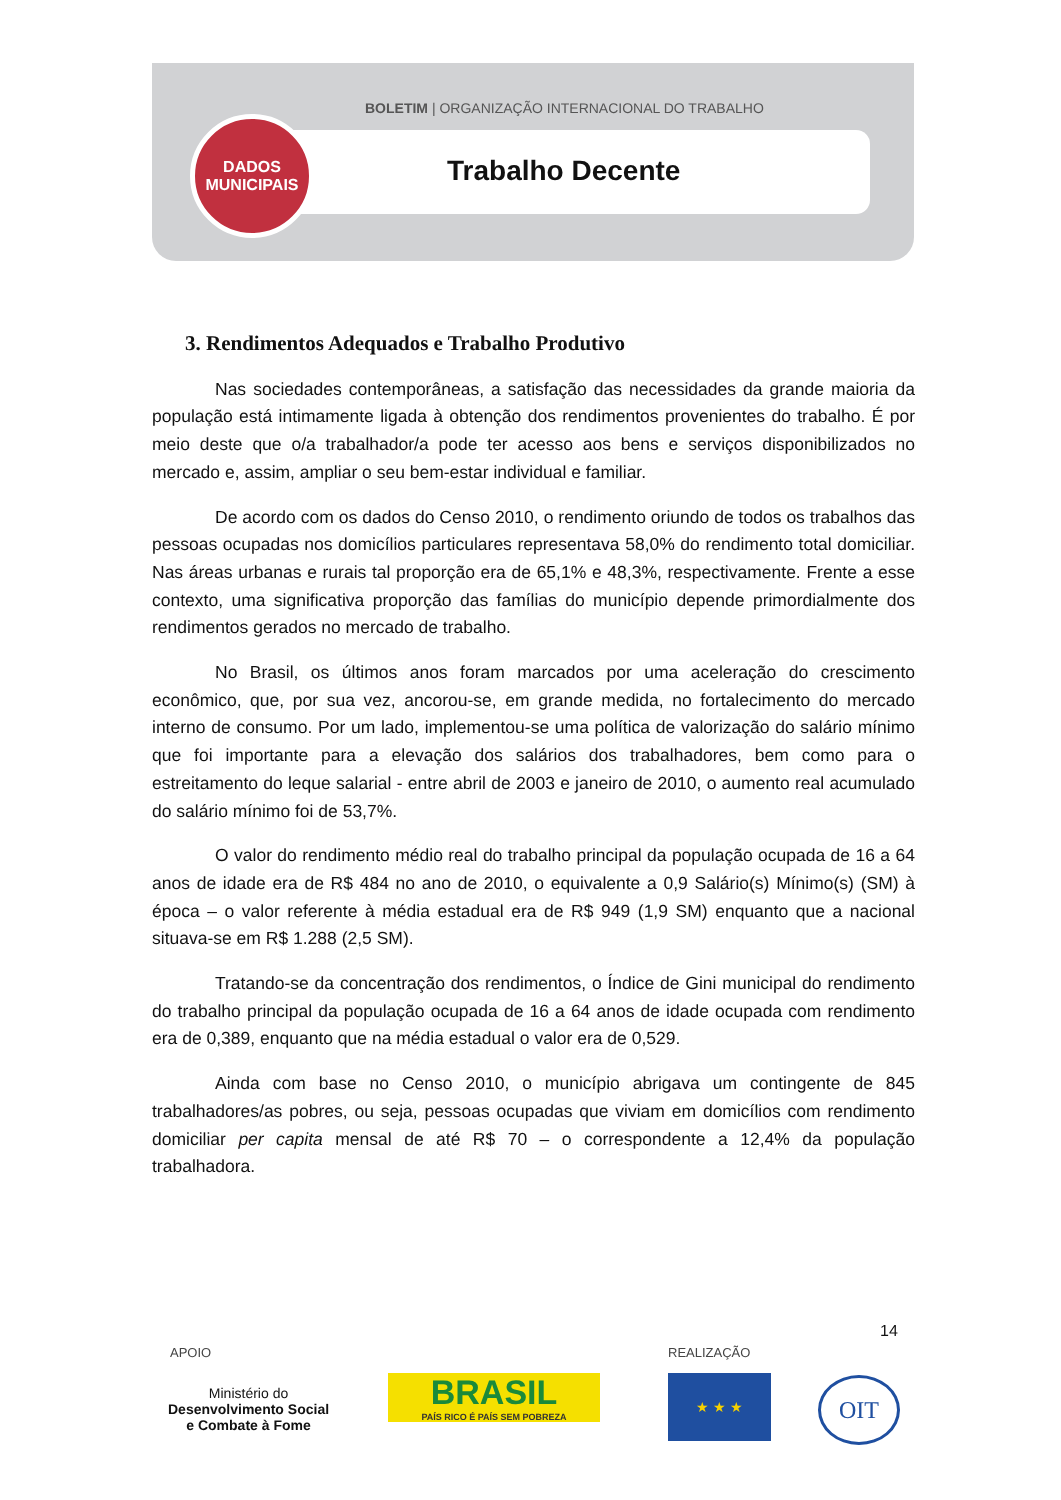BOLETIM | ORGANIZAÇÃO INTERNACIONAL DO TRABALHO
Trabalho Decente
DADOS
MUNICIPAIS
3. Rendimentos Adequados e Trabalho Produtivo
Nas sociedades contemporâneas, a satisfação das necessidades da grande maioria da população está intimamente ligada à obtenção dos rendimentos provenientes do trabalho. É por meio deste que o/a trabalhador/a pode ter acesso aos bens e serviços disponibilizados no mercado e, assim, ampliar o seu bem-estar individual e familiar.
De acordo com os dados do Censo 2010, o rendimento oriundo de todos os trabalhos das pessoas ocupadas nos domicílios particulares representava 58,0% do rendimento total domiciliar. Nas áreas urbanas e rurais tal proporção era de 65,1% e 48,3%, respectivamente. Frente a esse contexto, uma significativa proporção das famílias do município depende primordialmente dos rendimentos gerados no mercado de trabalho.
No Brasil, os últimos anos foram marcados por uma aceleração do crescimento econômico, que, por sua vez, ancorou-se, em grande medida, no fortalecimento do mercado interno de consumo. Por um lado, implementou-se uma política de valorização do salário mínimo que foi importante para a elevação dos salários dos trabalhadores, bem como para o estreitamento do leque salarial - entre abril de 2003 e janeiro de 2010, o aumento real acumulado do salário mínimo foi de 53,7%.
O valor do rendimento médio real do trabalho principal da população ocupada de 16 a 64 anos de idade era de R$ 484 no ano de 2010, o equivalente a 0,9 Salário(s) Mínimo(s) (SM) à época – o valor referente à média estadual era de R$ 949 (1,9 SM) enquanto que a nacional situava-se em R$ 1.288 (2,5 SM).
Tratando-se da concentração dos rendimentos, o Índice de Gini municipal do rendimento do trabalho principal da população ocupada de 16 a 64 anos de idade ocupada com rendimento era de 0,389, enquanto que na média estadual o valor era de 0,529.
Ainda com base no Censo 2010, o município abrigava um contingente de 845 trabalhadores/as pobres, ou seja, pessoas ocupadas que viviam em domicílios com rendimento domiciliar per capita mensal de até R$ 70 – o correspondente a 12,4% da população trabalhadora.
14
APOIO REALIZAÇÃO
Ministério do
Desenvolvimento Social
e Combate à Fome
BRASIL
PAÍS RICO É PAÍS SEM POBREZA
★ ★ ★ OIT